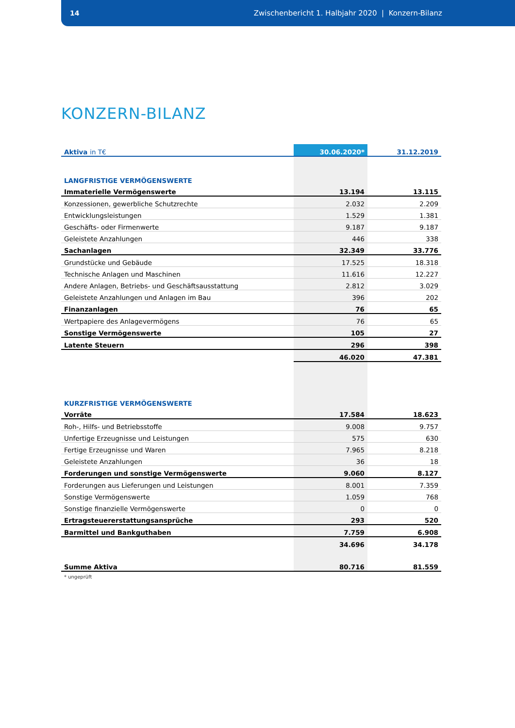14 Zwischenbericht 1. Halbjahr 2020 | Konzern-Bilanz
KONZERN-BILANZ
| Aktiva in T€ | 30.06.2020* | 31.12.2019 |
| --- | --- | --- |
| LANGFRISTIGE VERMÖGENSWERTE | | |
| Immaterielle Vermögenswerte | 13.194 | 13.115 |
| Konzessionen, gewerbliche Schutzrechte | 2.032 | 2.209 |
| Entwicklungsleistungen | 1.529 | 1.381 |
| Geschäfts- oder Firmenwerte | 9.187 | 9.187 |
| Geleistete Anzahlungen | 446 | 338 |
| Sachanlagen | 32.349 | 33.776 |
| Grundstücke und Gebäude | 17.525 | 18.318 |
| Technische Anlagen und Maschinen | 11.616 | 12.227 |
| Andere Anlagen, Betriebs- und Geschäftsausstattung | 2.812 | 3.029 |
| Geleistete Anzahlungen und Anlagen im Bau | 396 | 202 |
| Finanzanlagen | 76 | 65 |
| Wertpapiere des Anlagevermögens | 76 | 65 |
| Sonstige Vermögenswerte | 105 | 27 |
| Latente Steuern | 296 | 398 |
| | 46.020 | 47.381 |
| KURZFRISTIGE VERMÖGENSWERTE | | |
| Vorräte | 17.584 | 18.623 |
| Roh-, Hilfs- und Betriebsstoffe | 9.008 | 9.757 |
| Unfertige Erzeugnisse und Leistungen | 575 | 630 |
| Fertige Erzeugnisse und Waren | 7.965 | 8.218 |
| Geleistete Anzahlungen | 36 | 18 |
| Forderungen und sonstige Vermögenswerte | 9.060 | 8.127 |
| Forderungen aus Lieferungen und Leistungen | 8.001 | 7.359 |
| Sonstige Vermögenswerte | 1.059 | 768 |
| Sonstige finanzielle Vermögenswerte | 0 | 0 |
| Ertragsteuererstattungsansprüche | 293 | 520 |
| Barmittel und Bankguthaben | 7.759 | 6.908 |
| | 34.696 | 34.178 |
| Summe Aktiva | 80.716 | 81.559 |
* ungeprüft